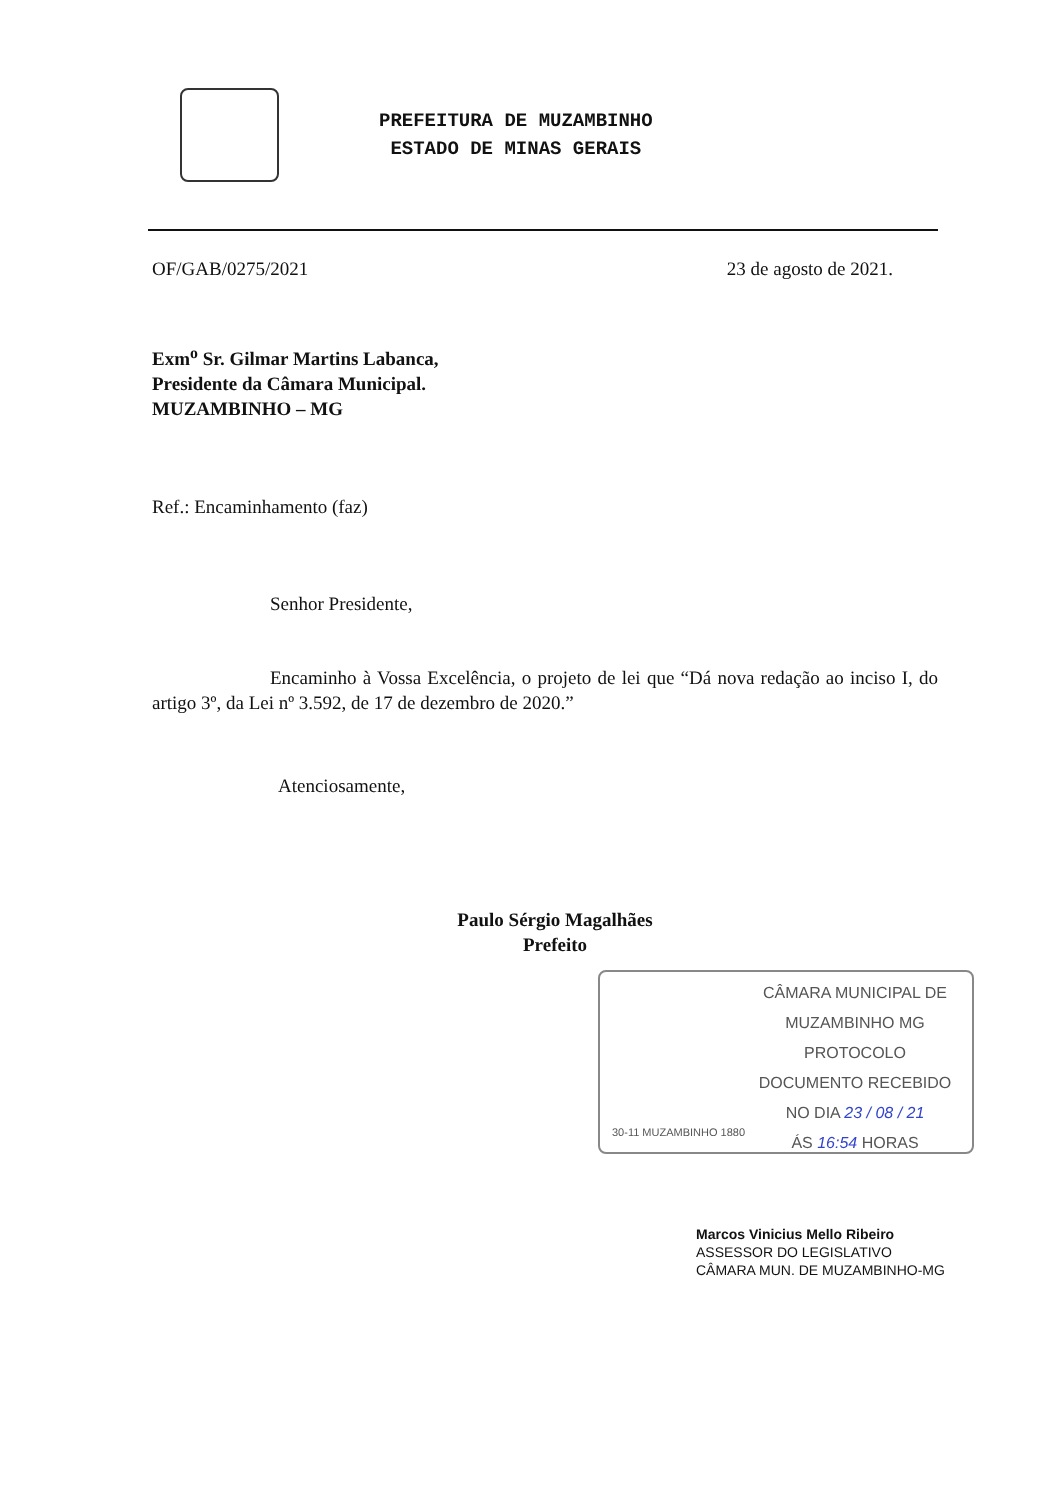PREFEITURA DE MUZAMBINHO
ESTADO DE MINAS GERAIS
OF/GAB/0275/2021 23 de agosto de 2021.
Exm<sup>o</sup> Sr. Gilmar Martins Labanca,
Presidente da Câmara Municipal.
MUZAMBINHO – MG
Ref.: Encaminhamento (faz)
Senhor Presidente,
Encaminho à Vossa Excelência, o projeto de lei que “Dá nova redação ao inciso I, do artigo 3º, da Lei nº 3.592, de 17 de dezembro de 2020.”
Atenciosamente,
Paulo Sérgio Magalhães
Prefeito
CÂMARA MUNICIPAL DE
MUZAMBINHO MG
PROTOCOLO
DOCUMENTO RECEBIDO
NO DIA 23 / 08 / 21
ÁS 16:54 HORAS
30-11 MUZAMBINHO 1880
Marcos Vinicius Mello Ribeiro
ASSESSOR DO LEGISLATIVO
CÂMARA MUN. DE MUZAMBINHO-MG